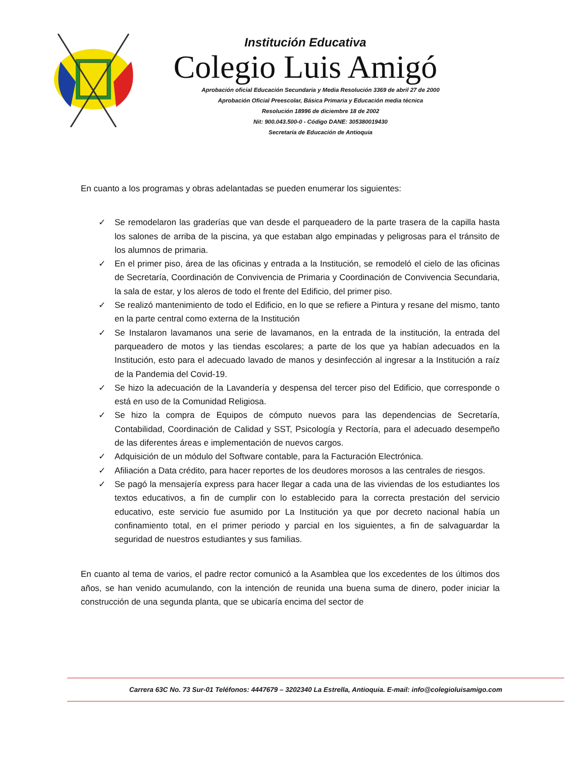Institución Educativa
Colegio Luis Amigó
Aprobación oficial Educación Secundaria y Media Resolución 3369 de abril 27 de 2000
Aprobación Oficial Preescolar, Básica Primaria y Educación media técnica
Resolución 18996 de diciembre 18 de 2002
Nit: 900.043.500-0 - Código DANE: 305380019430
Secretaría de Educación de Antioquia
En cuanto a los programas y obras adelantadas se pueden enumerar los siguientes:
✓ Se remodelaron las graderías que van desde el parqueadero de la parte trasera de la capilla hasta los salones de arriba de la piscina, ya que estaban algo empinadas y peligrosas para el tránsito de los alumnos de primaria.
✓ En el primer piso, área de las oficinas y entrada a la Institución, se remodeló el cielo de las oficinas de Secretaría, Coordinación de Convivencia de Primaria y Coordinación de Convivencia Secundaria, la sala de estar, y los aleros de todo el frente del Edificio, del primer piso.
✓ Se realizó mantenimiento de todo el Edificio, en lo que se refiere a Pintura y resane del mismo, tanto en la parte central como externa de la Institución
✓ Se Instalaron lavamanos una serie de lavamanos, en la entrada de la institución, la entrada del parqueadero de motos y las tiendas escolares; a parte de los que ya habían adecuados en la Institución, esto para el adecuado lavado de manos y desinfección al ingresar a la Institución a raíz de la Pandemia del Covid-19.
✓ Se hizo la adecuación de la Lavandería y despensa del tercer piso del Edificio, que corresponde o está en uso de la Comunidad Religiosa.
✓ Se hizo la compra de Equipos de cómputo nuevos para las dependencias de Secretaría, Contabilidad, Coordinación de Calidad y SST, Psicología y Rectoría, para el adecuado desempeño de las diferentes áreas e implementación de nuevos cargos.
✓ Adquisición de un módulo del Software contable, para la Facturación Electrónica.
✓ Afiliación a Data crédito, para hacer reportes de los deudores morosos a las centrales de riesgos.
✓ Se pagó la mensajería express para hacer llegar a cada una de las viviendas de los estudiantes los textos educativos, a fin de cumplir con lo establecido para la correcta prestación del servicio educativo, este servicio fue asumido por La Institución ya que por decreto nacional había un confinamiento total, en el primer periodo y parcial en los siguientes, a fin de salvaguardar la seguridad de nuestros estudiantes y sus familias.
En cuanto al tema de varios, el padre rector comunicó a la Asamblea que los excedentes de los últimos dos años, se han venido acumulando, con la intención de reunida una buena suma de dinero, poder iniciar la construcción de una segunda planta, que se ubicaría encima del sector de
Carrera 63C No. 73 Sur-01 Teléfonos: 4447679 – 3202340 La Estrella, Antioquia. E-mail: info@colegioluisamigo.com